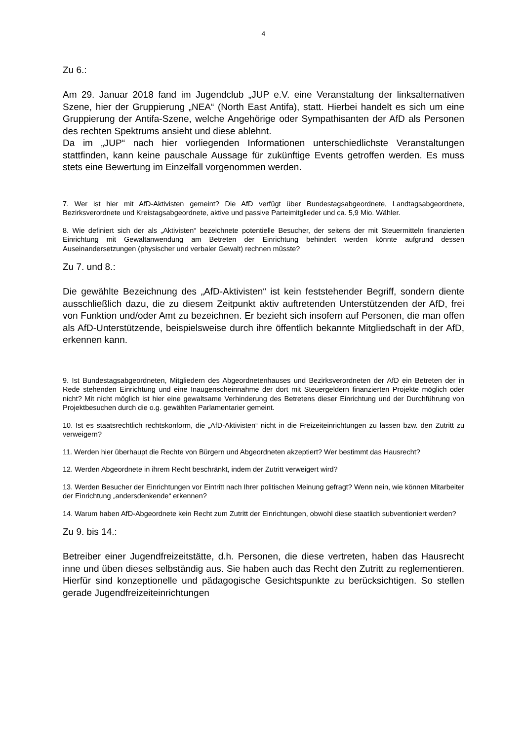4
Zu 6.:
Am 29. Januar 2018 fand im Jugendclub „JUP e.V. eine Veranstaltung der linksalternativen Szene, hier der Gruppierung „NEA“ (North East Antifa), statt. Hierbei handelt es sich um eine Gruppierung der Antifa-Szene, welche Angehörige oder Sympathisanten der AfD als Personen des rechten Spektrums ansieht und diese ablehnt.
Da im „JUP“ nach hier vorliegenden Informationen unterschiedlichste Veranstaltungen stattfinden, kann keine pauschale Aussage für zukünftige Events getroffen werden. Es muss stets eine Bewertung im Einzelfall vorgenommen werden.
7. Wer ist hier mit AfD-Aktivisten gemeint? Die AfD verfügt über Bundestagsabgeordnete, Landtagsabgeordnete, Bezirksverordnete und Kreistagsabgeordnete, aktive und passive Parteimitglieder und ca. 5,9 Mio. Wähler.
8. Wie definiert sich der als „Aktivisten“ bezeichnete potentielle Besucher, der seitens der mit Steuermitteln finanzierten Einrichtung mit Gewaltanwendung am Betreten der Einrichtung behindert werden könnte aufgrund dessen Auseinandersetzungen (physischer und verbaler Gewalt) rechnen müsste?
Zu 7. und 8.:
Die gewählte Bezeichnung des „AfD-Aktivisten“ ist kein feststehender Begriff, sondern diente ausschließlich dazu, die zu diesem Zeitpunkt aktiv auftretenden Unterstützenden der AfD, frei von Funktion und/oder Amt zu bezeichnen. Er bezieht sich insofern auf Personen, die man offen als AfD-Unterstützende, beispielsweise durch ihre öffentlich bekannte Mitgliedschaft in der AfD, erkennen kann.
9. Ist Bundestagsabgeordneten, Mitgliedern des Abgeordnetenhauses und Bezirksverordneten der AfD ein Betreten der in Rede stehenden Einrichtung und eine Inaugenscheinnahme der dort mit Steuergeldern finanzierten Projekte möglich oder nicht? Mit nicht möglich ist hier eine gewaltsame Verhinderung des Betretens dieser Einrichtung und der Durchführung von Projektbesuchen durch die o.g. gewählten Parlamentarier gemeint.
10. Ist es staatsrechtlich rechtskonform, die „AfD-Aktivisten“ nicht in die Freizeiteinrichtungen zu lassen bzw. den Zutritt zu verweigern?
11. Werden hier überhaupt die Rechte von Bürgern und Abgeordneten akzeptiert? Wer bestimmt das Hausrecht?
12. Werden Abgeordnete in ihrem Recht beschränkt, indem der Zutritt verweigert wird?
13. Werden Besucher der Einrichtungen vor Eintritt nach Ihrer politischen Meinung gefragt? Wenn nein, wie können Mitarbeiter der Einrichtung „andersdenkende“ erkennen?
14. Warum haben AfD-Abgeordnete kein Recht zum Zutritt der Einrichtungen, obwohl diese staatlich subventioniert werden?
Zu 9. bis 14.:
Betreiber einer Jugendfreizeitstätte, d.h. Personen, die diese vertreten, haben das Hausrecht inne und üben dieses selbständig aus. Sie haben auch das Recht den Zutritt zu reglementieren. Hierfür sind konzeptionelle und pädagogische Gesichtspunkte zu berücksichtigen. So stellen gerade Jugendfreizeiteinrichtungen